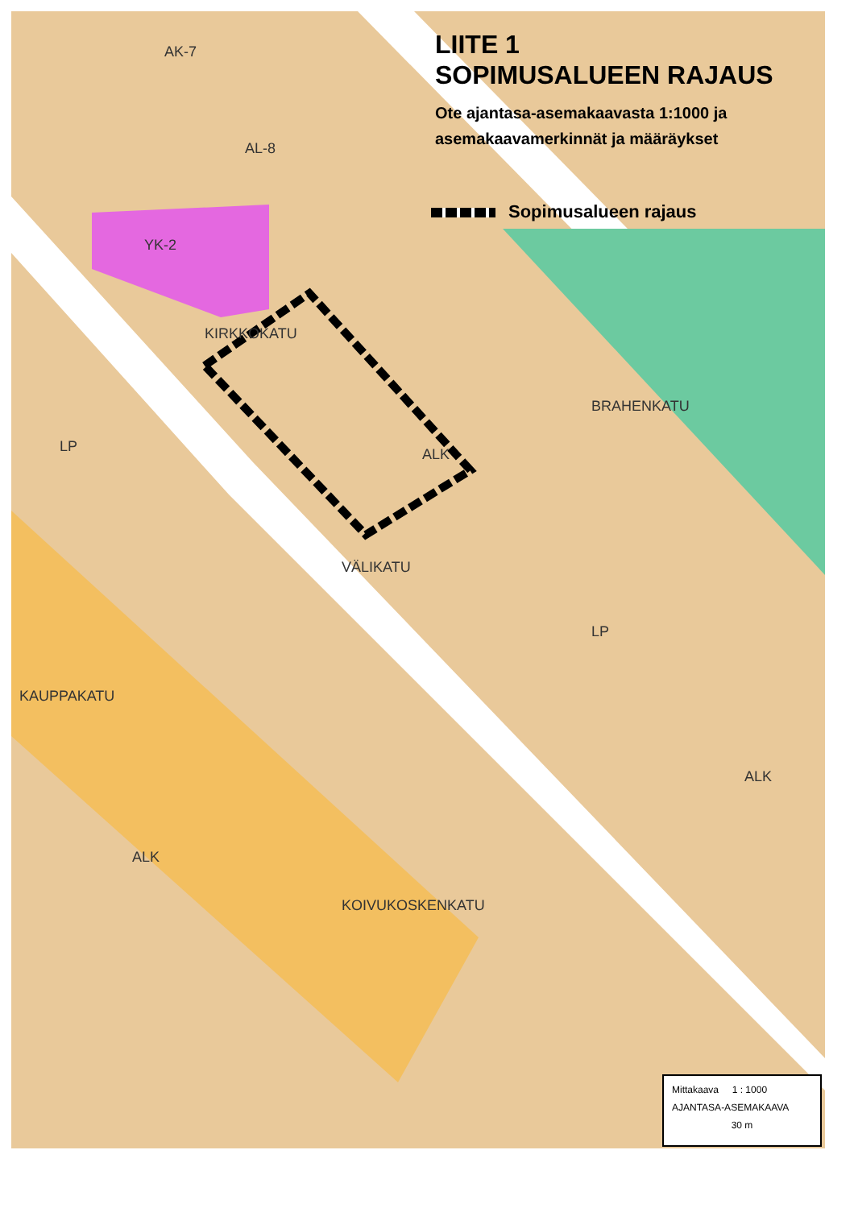AK-7
AL-8
YK-2
KIRKKOKATU
BRAHENKATU
VÄLIKATU
ALK
ALK
ALK
KOIVUKOSKENKATU
KAUPPAKATU
LP
LP
LIITE 1
SOPIMUSALUEEN RAJAUS
Ote ajantasa-asemakaavasta 1:1000 ja
asemakaavamerkinnät ja määräykset
Sopimusalueen rajaus
Mittakaava 1 : 1000
AJANTASA-ASEMAKAAVA
30 m